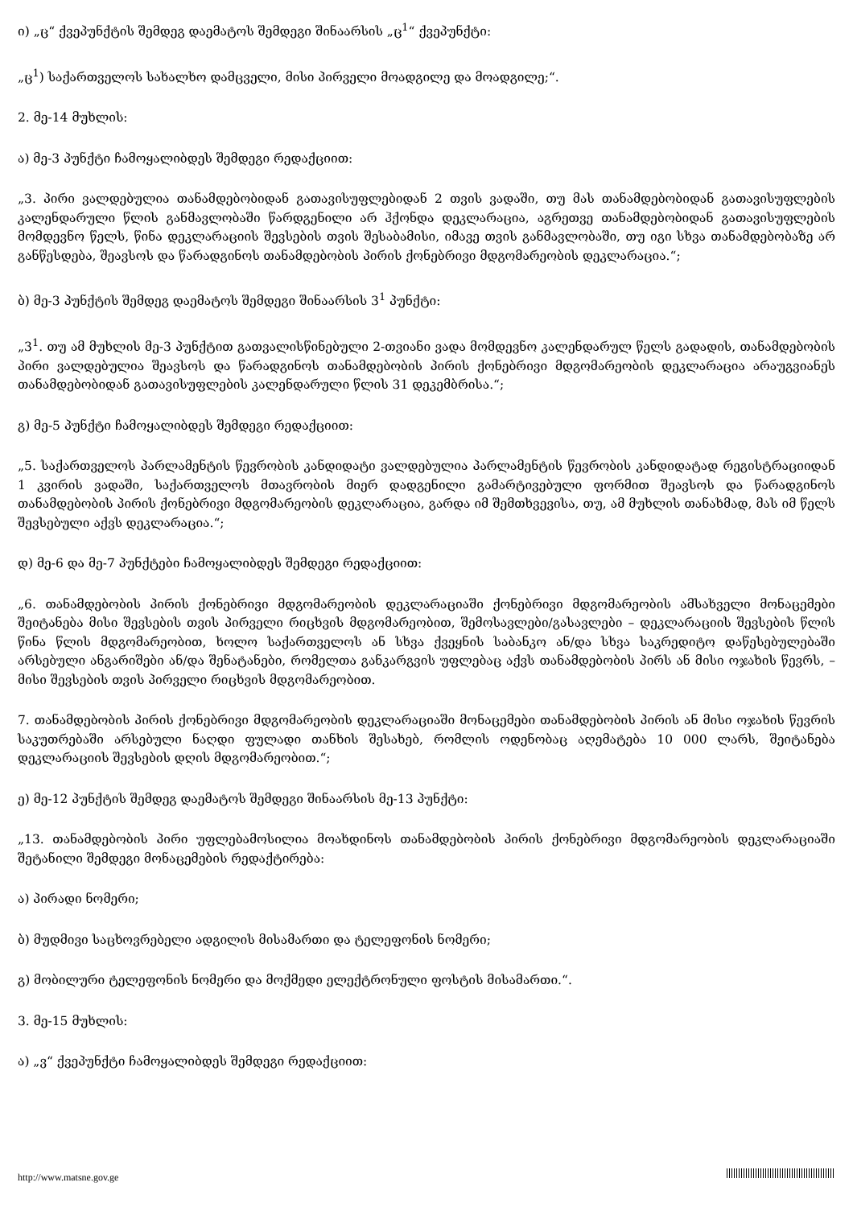ი) „ც“ ქვეპუნქტის შემდეგ დაემატოს შემდეგი შინაარსის „ც<sup>1</sup>“ ქვეპუნქტი:
„ც<sup>1</sup>) საქართველოს სახალხო დამცველი, მისი პირველი მოადგილე და მოადგილე;“.
2. მე-14 მუხლის:
ა) მე-3 პუნქტი ჩამოყალიბდეს შემდეგი რედაქციით:
„3. პირი ვალდებულია თანამდებობიდან გათავისუფლებიდან 2 თვის ვადაში, თუ მას თანამდებობიდან გათავისუფლების კალენდარული წლის განმავლობაში წარდგენილი არ ჰქონდა დეკლარაცია, აგრეთვე თანამდებობიდან გათავისუფლების მომდევნო წელს, წინა დეკლარაციის შევსების თვის შესაბამისი, იმავე თვის განმავლობაში, თუ იგი სხვა თანამდებობაზე არ განწესდება, შეავსოს და წარადგინოს თანამდებობის პირის ქონებრივი მდგომარეობის დეკლარაცია.“;
ბ) მე-3 პუნქტის შემდეგ დაემატოს შემდეგი შინაარსის 3<sup>1</sup> პუნქტი:
„3<sup>1</sup>. თუ ამ მუხლის მე-3 პუნქტით გათვალისწინებული 2-თვიანი ვადა მომდევნო კალენდარულ წელს გადადის, თანამდებობის პირი ვალდებულია შეავსოს და წარადგინოს თანამდებობის პირის ქონებრივი მდგომარეობის დეკლარაცია არაუგვიანეს თანამდებობიდან გათავისუფლების კალენდარული წლის 31 დეკემბრისა.“;
გ) მე-5 პუნქტი ჩამოყალიბდეს შემდეგი რედაქციით:
„5. საქართველოს პარლამენტის წევრობის კანდიდატი ვალდებულია პარლამენტის წევრობის კანდიდატად რეგისტრაციიდან 1 კვირის ვადაში, საქართველოს მთავრობის მიერ დადგენილი გამარტივებული ფორმით შეავსოს და წარადგინოს თანამდებობის პირის ქონებრივი მდგომარეობის დეკლარაცია, გარდა იმ შემთხვევისა, თუ, ამ მუხლის თანახმად, მას იმ წელს შევსებული აქვს დეკლარაცია.“;
დ) მე-6 და მე-7 პუნქტები ჩამოყალიბდეს შემდეგი რედაქციით:
„6. თანამდებობის პირის ქონებრივი მდგომარეობის დეკლარაციაში ქონებრივი მდგომარეობის ამსახველი მონაცემები შეიტანება მისი შევსების თვის პირველი რიცხვის მდგომარეობით, შემოსავლები/გასავლები – დეკლარაციის შევსების წლის წინა წლის მდგომარეობით, ხოლო საქართველოს ან სხვა ქვეყნის საბანკო ან/და სხვა საკრედიტო დაწესებულებაში არსებული ანგარიშები ან/და შენატანები, რომელთა განკარგვის უფლებაც აქვს თანამდებობის პირს ან მისი ოჯახის წევრს, – მისი შევსების თვის პირველი რიცხვის მდგომარეობით.
7. თანამდებობის პირის ქონებრივი მდგომარეობის დეკლარაციაში მონაცემები თანამდებობის პირის ან მისი ოჯახის წევრის საკუთრებაში არსებული ნაღდი ფულადი თანხის შესახებ, რომლის ოდენობაც აღემატება 10 000 ლარს, შეიტანება დეკლარაციის შევსების დღის მდგომარეობით.“;
ე) მე-12 პუნქტის შემდეგ დაემატოს შემდეგი შინაარსის მე-13 პუნქტი:
„13. თანამდებობის პირი უფლებამოსილია მოახდინოს თანამდებობის პირის ქონებრივი მდგომარეობის დეკლარაციაში შეტანილი შემდეგი მონაცემების რედაქტირება:
ა) პირადი ნომერი;
ბ) მუდმივი საცხოვრებელი ადგილის მისამართი და ტელეფონის ნომერი;
გ) მობილური ტელეფონის ნომერი და მოქმედი ელექტრონული ფოსტის მისამართი.“.
3. მე-15 მუხლის:
ა) „ვ“ ქვეპუნქტი ჩამოყალიბდეს შემდეგი რედაქციით:
http://www.matsne.gov.ge